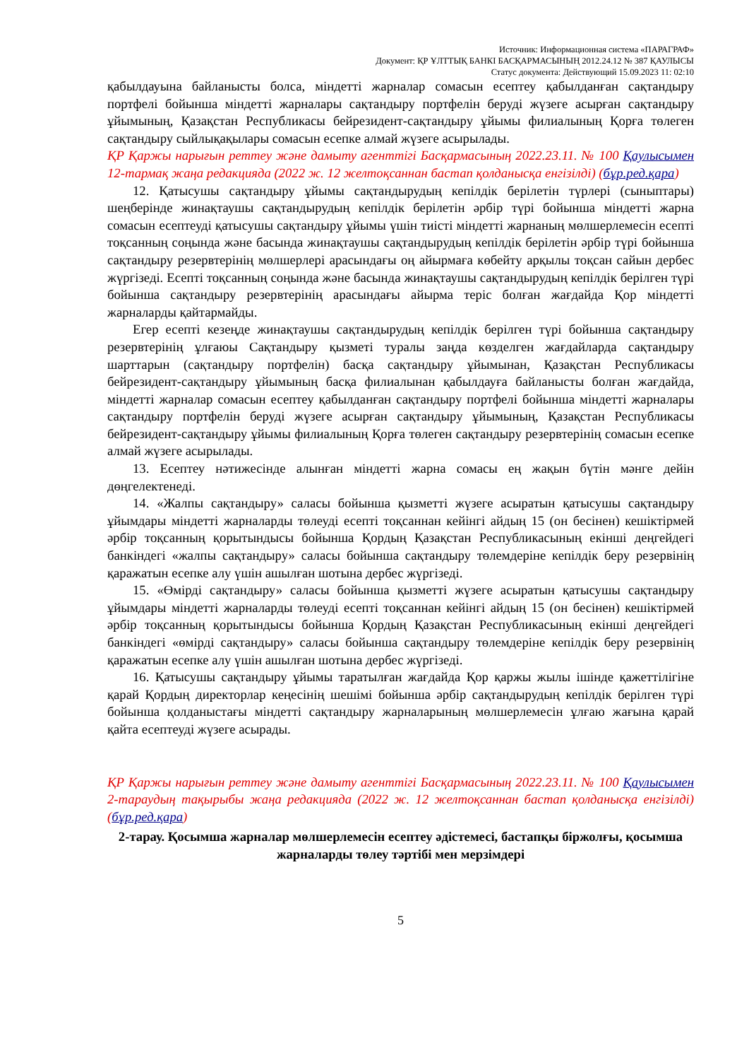Источник: Информационная система «ПАРАГРАФ»
Документ: ҚР ҰЛТТЫҚ БАНКІ БАСҚАРМАСЫНЫҢ 2012.24.12 № 387 ҚАУЛЫСЫ
Статус документа: Действующий 15.09.2023 11: 02:10
қабылдауына байланысты болса, міндетті жарналар сомасын есептеу қабылданған сақтандыру портфелі бойынша міндетті жарналары сақтандыру портфелін беруді жүзеге асырған сақтандыру ұйымының, Қазақстан Республикасы бейрезидент-сақтандыру ұйымы филиалының Қорға төлеген сақтандыру сыйлықақылары сомасын есепке алмай жүзеге асырылады.
ҚР Қаржы нарығын реттеу және дамыту агенттігі Басқармасының 2022.23.11. № 100 Қаулысымен 12-тармақ жаңа редакцияда (2022 ж. 12 желтоқсаннан бастап қолданысқа енгізілді) (бұр.ред.қара)
12. Қатысушы сақтандыру ұйымы сақтандырудың кепілдік берілетін түрлері (сыныптары) шеңберінде жинақтаушы сақтандырудың кепілдік берілетін әрбір түрі бойынша міндетті жарна сомасын есептеуді қатысушы сақтандыру ұйымы үшін тиісті міндетті жарнаның мөлшерлемесін есепті тоқсанның соңында және басында жинақтаушы сақтандырудың кепілдік берілетін әрбір түрі бойынша сақтандыру резервтерінің мөлшерлері арасындағы оң айырмаға көбейту арқылы тоқсан сайын дербес жүргізеді. Есепті тоқсанның соңында және басында жинақтаушы сақтандырудың кепілдік берілген түрі бойынша сақтандыру резервтерінің арасындағы айырма теріс болған жағдайда Қор міндетті жарналарды қайтармайды.
Егер есепті кезеңде жинақтаушы сақтандырудың кепілдік берілген түрі бойынша сақтандыру резервтерінің ұлғаюы Сақтандыру қызметі туралы заңда көзделген жағдайларда сақтандыру шарттарын (сақтандыру портфелін) басқа сақтандыру ұйымынан, Қазақстан Республикасы бейрезидент-сақтандыру ұйымының басқа филиалынан қабылдауға байланысты болған жағдайда, міндетті жарналар сомасын есептеу қабылданған сақтандыру портфелі бойынша міндетті жарналары сақтандыру портфелін беруді жүзеге асырған сақтандыру ұйымының, Қазақстан Республикасы бейрезидент-сақтандыру ұйымы филиалының Қорға төлеген сақтандыру резервтерінің сомасын есепке алмай жүзеге асырылады.
13. Есептеу нәтижесінде алынған міндетті жарна сомасы ең жақын бүтін мәнге дейін дөңгелектенеді.
14. «Жалпы сақтандыру» саласы бойынша қызметті жүзеге асыратын қатысушы сақтандыру ұйымдары міндетті жарналарды төлеуді есепті тоқсаннан кейінгі айдың 15 (он бесінен) кешіктірмей әрбір тоқсанның қорытындысы бойынша Қордың Қазақстан Республикасының екінші деңгейдегі банкіндегі «жалпы сақтандыру» саласы бойынша сақтандыру төлемдеріне кепілдік беру резервінің қаражатын есепке алу үшін ашылған шотына дербес жүргізеді.
15. «Өмірді сақтандыру» саласы бойынша қызметті жүзеге асыратын қатысушы сақтандыру ұйымдары міндетті жарналарды төлеуді есепті тоқсаннан кейінгі айдың 15 (он бесінен) кешіктірмей әрбір тоқсанның қорытындысы бойынша Қордың Қазақстан Республикасының екінші деңгейдегі банкіндегі «өмірді сақтандыру» саласы бойынша сақтандыру төлемдеріне кепілдік беру резервінің қаражатын есепке алу үшін ашылған шотына дербес жүргізеді.
16. Қатысушы сақтандыру ұйымы таратылған жағдайда Қор қаржы жылы ішінде қажеттілігіне қарай Қордың директорлар кеңесінің шешімі бойынша әрбір сақтандырудың кепілдік берілген түрі бойынша қолданыстағы міндетті сақтандыру жарналарының мөлшерлемесін ұлғаю жағына қарай қайта есептеуді жүзеге асырады.
ҚР Қаржы нарығын реттеу және дамыту агенттігі Басқармасының 2022.23.11. № 100 Қаулысымен 2-тараудың тақырыбы жаңа редакцияда (2022 ж. 12 желтоқсаннан бастап қолданысқа енгізілді) (бұр.ред.қара)
2-тарау. Қосымша жарналар мөлшерлемесін есептеу әдістемесі, бастапқы біржолғы, қосымша жарналарды төлеу тәртібі мен мерзімдері
5